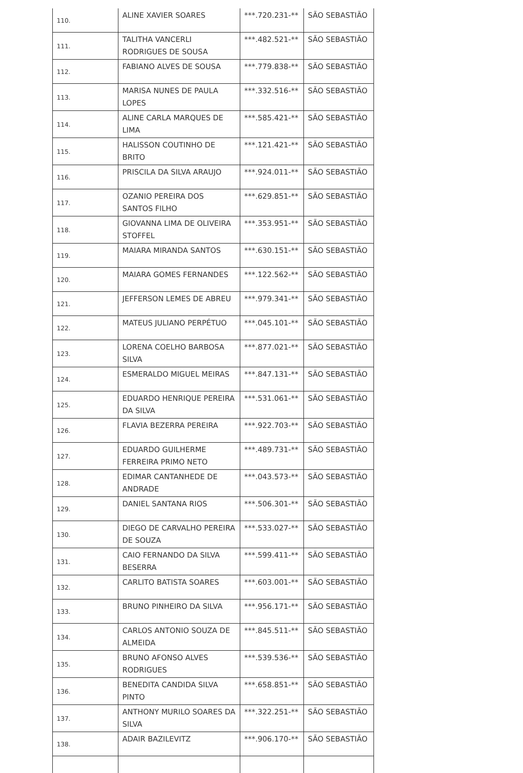| 110. | ALINE XAVIER SOARES | ***.720.231-** | SÃO SEBASTIÃO |
| 111. | TALITHA VANCERLI RODRIGUES DE SOUSA | ***.482.521-** | SÃO SEBASTIÃO |
| 112. | FABIANO ALVES DE SOUSA | ***.779.838-** | SÃO SEBASTIÃO |
| 113. | MARISA NUNES DE PAULA LOPES | ***.332.516-** | SÃO SEBASTIÃO |
| 114. | ALINE CARLA MARQUES DE LIMA | ***.585.421-** | SÃO SEBASTIÃO |
| 115. | HALISSON COUTINHO DE BRITO | ***.121.421-** | SÃO SEBASTIÃO |
| 116. | PRISCILA DA SILVA ARAUJO | ***.924.011-** | SÃO SEBASTIÃO |
| 117. | OZANIO PEREIRA DOS SANTOS FILHO | ***.629.851-** | SÃO SEBASTIÃO |
| 118. | GIOVANNA LIMA DE OLIVEIRA STOFFEL | ***.353.951-** | SÃO SEBASTIÃO |
| 119. | MAIARA MIRANDA SANTOS | ***.630.151-** | SÃO SEBASTIÃO |
| 120. | MAIARA GOMES FERNANDES | ***.122.562-** | SÃO SEBASTIÃO |
| 121. | JEFFERSON LEMES DE ABREU | ***.979.341-** | SÃO SEBASTIÃO |
| 122. | MATEUS JULIANO PERPÉTUO | ***.045.101-** | SÃO SEBASTIÃO |
| 123. | LORENA COELHO BARBOSA SILVA | ***.877.021-** | SÃO SEBASTIÃO |
| 124. | ESMERALDO MIGUEL MEIRAS | ***.847.131-** | SÃO SEBASTIÃO |
| 125. | EDUARDO HENRIQUE PEREIRA DA SILVA | ***.531.061-** | SÃO SEBASTIÃO |
| 126. | FLAVIA BEZERRA PEREIRA | ***.922.703-** | SÃO SEBASTIÃO |
| 127. | EDUARDO GUILHERME FERREIRA PRIMO NETO | ***.489.731-** | SÃO SEBASTIÃO |
| 128. | EDIMAR CANTANHEDE DE ANDRADE | ***.043.573-** | SÃO SEBASTIÃO |
| 129. | DANIEL SANTANA RIOS | ***.506.301-** | SÃO SEBASTIÃO |
| 130. | DIEGO DE CARVALHO PEREIRA DE SOUZA | ***.533.027-** | SÃO SEBASTIÃO |
| 131. | CAIO FERNANDO DA SILVA BESERRA | ***.599.411-** | SÃO SEBASTIÃO |
| 132. | CARLITO BATISTA SOARES | ***.603.001-** | SÃO SEBASTIÃO |
| 133. | BRUNO PINHEIRO DA SILVA | ***.956.171-** | SÃO SEBASTIÃO |
| 134. | CARLOS ANTONIO SOUZA DE ALMEIDA | ***.845.511-** | SÃO SEBASTIÃO |
| 135. | BRUNO AFONSO ALVES RODRIGUES | ***.539.536-** | SÃO SEBASTIÃO |
| 136. | BENEDITA CANDIDA SILVA PINTO | ***.658.851-** | SÃO SEBASTIÃO |
| 137. | ANTHONY MURILO SOARES DA SILVA | ***.322.251-** | SÃO SEBASTIÃO |
| 138. | ADAIR BAZILEVITZ | ***.906.170-** | SÃO SEBASTIÃO |